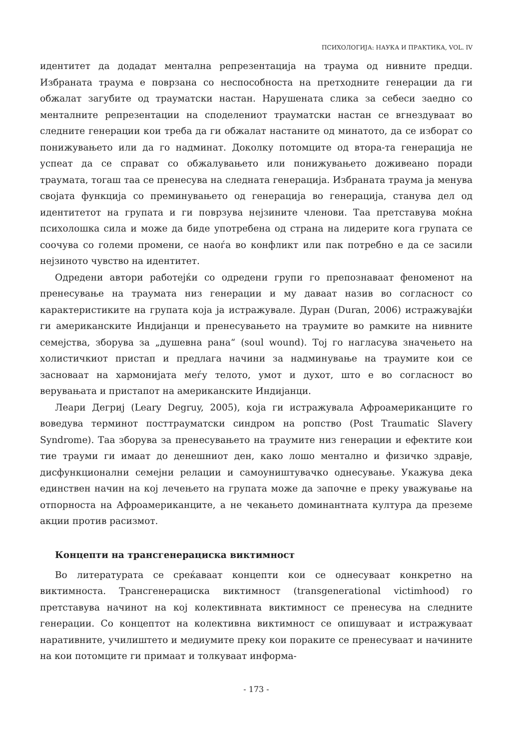ПСИХОЛОГИЈА: НАУКА И ПРАКТИКА, VOL. IV
идентитет да додадат ментална репрезентација на траума од нивните предци. Избраната траума е поврзана со неспособноста на претходните генерации да ги обжалат загубите од трауматски настан. Нарушената слика за себеси заедно со менталните репрезентации на споделениот трауматски настан се вгнездуваат во следните генерации кои треба да ги обжалат настаните од минатото, да се изборат со понижувањето или да го надминат. Доколку потомците од втора-та генерација не успеат да се справат со обжалувањето или понижувањето доживеано поради траумата, тогаш таа се пренесува на следната генерација. Избраната траума ја менува својата функција со преминувањето од генерација во генерација, станува дел од идентитетот на групата и ги поврзува нејзините членови. Таа претставува моќна психолошка сила и може да биде употребена од страна на лидерите кога групата се соочува со големи промени, се наоѓа во конфликт или пак потребно е да се засили нејзиното чувство на идентитет.
Одредени автори работејќи со одредени групи го препознаваат феноменот на пренесување на траумата низ генерации и му даваат назив во согласност со карактеристиките на групата која ја истражувале. Дуран (Duran, 2006) истражувајќи ги американските Индијанци и пренесувањето на траумите во рамките на нивните семејства, зборува за „душевна рана“ (soul wound). Тој го нагласува значењето на холистичкиот пристап и предлага начини за надминување на траумите кои се засноваат на хармонијата меѓу телото, умот и духот, што е во согласност во верувањата и пристапот на американските Индијанци.
Леари Дегриј (Leary Degruy, 2005), која ги истражувала Афроамериканците го воведува терминот посттрауматски синдром на ропство (Post Traumatic Slavery Syndrome). Таа зборува за пренесувањето на траумите низ генерации и ефектите кои тие трауми ги имаат до денешниот ден, како лошо ментално и физичко здравје, дисфункционални семејни релации и самоуништувачко однесување. Укажува дека единствен начин на кој лечењето на групата може да започне е преку уважување на отпорноста на Афроамериканците, а не чекањето доминантната култура да преземе акции против расизмот.
Концепти на трансгенерациска виктимност
Во литературата се среќаваат концепти кои се однесуваат конкретно на виктимноста. Трансгенерациска виктимност (transgenerational victimhood) го претставува начинот на кој колективната виктимност се пренесува на следните генерации. Со концептот на колективна виктимност се опишуваат и истражуваат наративните, училиштето и медиумите преку кои пораките се пренесуваат и начините на кои потомците ги примаат и толкуваат информа-
- 173 -